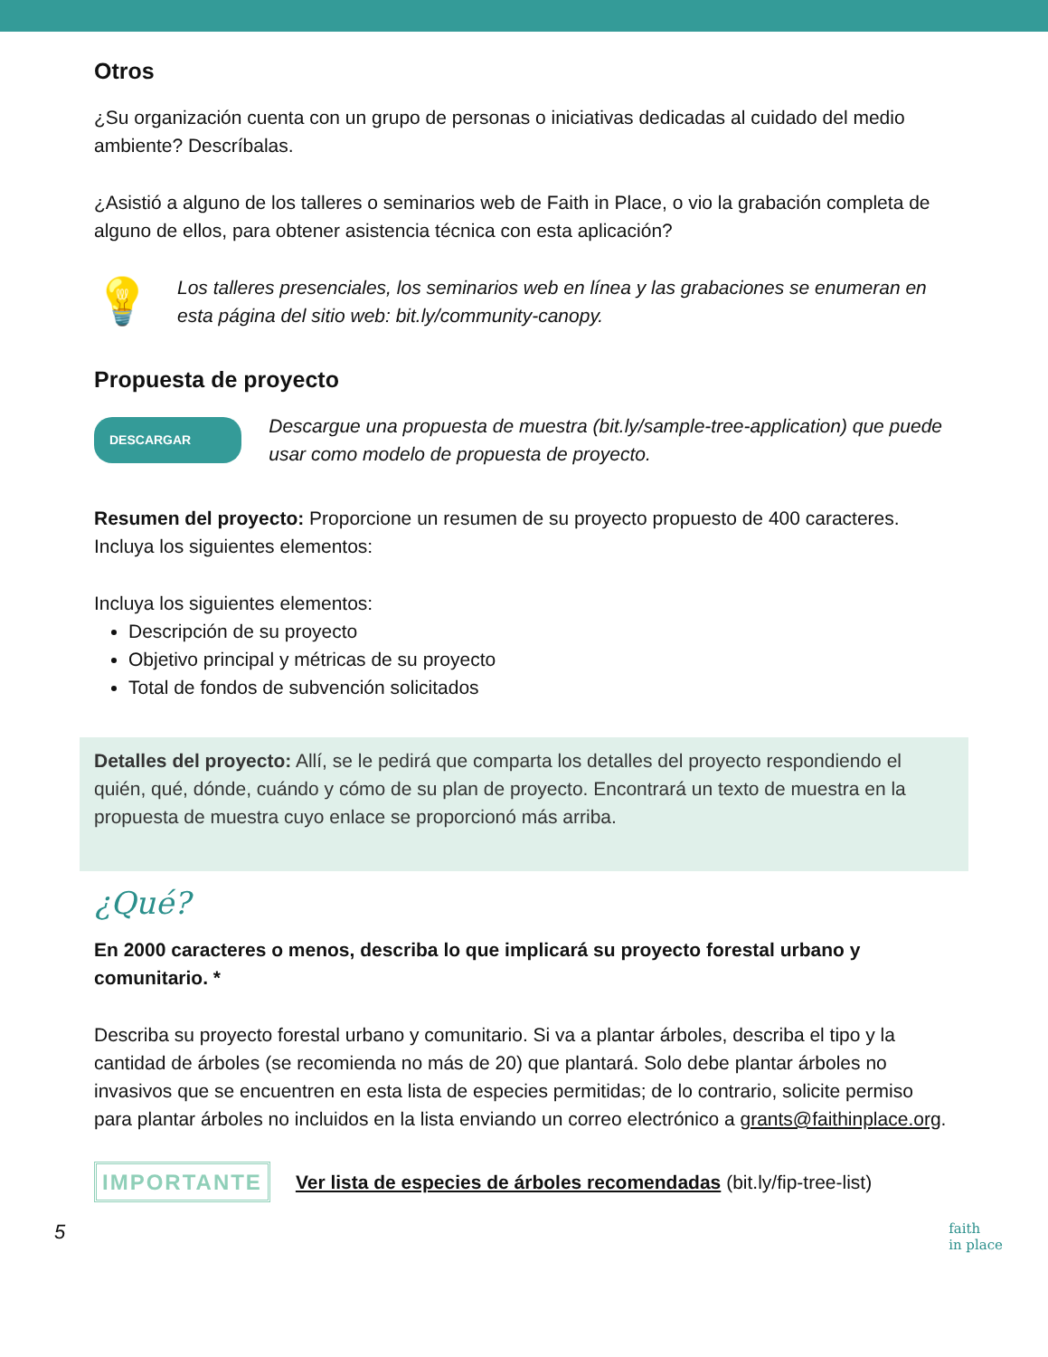Otros
¿Su organización cuenta con un grupo de personas o iniciativas dedicadas al cuidado del medio ambiente? Descríbalas.
¿Asistió a alguno de los talleres o seminarios web de Faith in Place, o vio la grabación completa de alguno de ellos, para obtener asistencia técnica con esta aplicación?
💡
Los talleres presenciales, los seminarios web en línea y las grabaciones se enumeran en esta página del sitio web: bit.ly/community-canopy.
Propuesta de proyecto
DESCARGAR
Descargue una propuesta de muestra (bit.ly/sample-tree-application) que puede usar como modelo de propuesta de proyecto.
Resumen del proyecto: Proporcione un resumen de su proyecto propuesto de 400 caracteres. Incluya los siguientes elementos:
Incluya los siguientes elementos:
Descripción de su proyecto
Objetivo principal y métricas de su proyecto
Total de fondos de subvención solicitados
Detalles del proyecto: Allí, se le pedirá que comparta los detalles del proyecto respondiendo el quién, qué, dónde, cuándo y cómo de su plan de proyecto. Encontrará un texto de muestra en la propuesta de muestra cuyo enlace se proporcionó más arriba.
¿Qué?
En 2000 caracteres o menos, describa lo que implicará su proyecto forestal urbano y comunitario. *
Describa su proyecto forestal urbano y comunitario. Si va a plantar árboles, describa el tipo y la cantidad de árboles (se recomienda no más de 20) que plantará. Solo debe plantar árboles no invasivos que se encuentren en esta lista de especies permitidas; de lo contrario, solicite permiso para plantar árboles no incluidos en la lista enviando un correo electrónico a grants@faithinplace.org.
IMPORTANTE Ver lista de especies de árboles recomendadas (bit.ly/fip-tree-list)
5 faith
in place